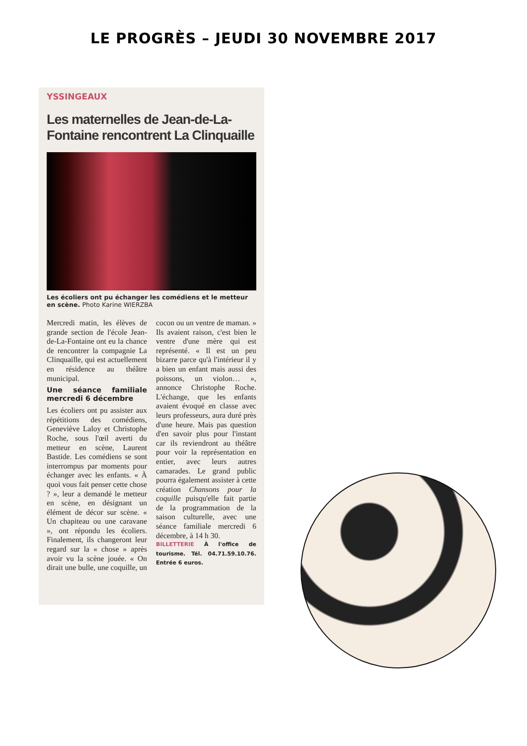LE PROGRÈS – JEUDI 30 NOVEMBRE 2017
YSSINGEAUX
Les maternelles de Jean-de-La-Fontaine rencontrent La Clinquaille
Les écoliers ont pu échanger les comédiens et le metteur en scène. Photo Karine WIERZBA
Mercredi matin, les élèves de grande section de l'école Jean-de-La-Fontaine ont eu la chance de rencontrer la compagnie La Clinquaille, qui est actuellement en résidence au théâtre municipal.
Une séance familiale mercredi 6 décembre
Les écoliers ont pu assister aux répétitions des comédiens, Geneviève Laloy et Christophe Roche, sous l'œil averti du metteur en scène, Laurent Bastide. Les comédiens se sont interrompus par moments pour échanger avec les enfants. « À quoi vous fait penser cette chose ? », leur a demandé le metteur en scène, en désignant un élément de décor sur scène. « Un chapiteau ou une caravane », ont répondu les écoliers. Finalement, ils changeront leur regard sur la « chose » après avoir vu la scène jouée. « On dirait une bulle, une coquille, un cocon ou un ventre de maman. » Ils avaient raison, c'est bien le ventre d'une mère qui est représenté. « Il est un peu bizarre parce qu'à l'intérieur il y a bien un enfant mais aussi des poissons, un violon… », annonce Christophe Roche. L'échange, que les enfants avaient évoqué en classe avec leurs professeurs, aura duré près d'une heure. Mais pas question d'en savoir plus pour l'instant car ils reviendront au théâtre pour voir la représentation en entier, avec leurs autres camarades. Le grand public pourra également assister à cette création Chansons pour la coquille puisqu'elle fait partie de la programmation de la saison culturelle, avec une séance familiale mercredi 6 décembre, à 14 h 30.
BILLETTERIE À l'office de tourisme. Tél. 04.71.59.10.76. Entrée 6 euros.